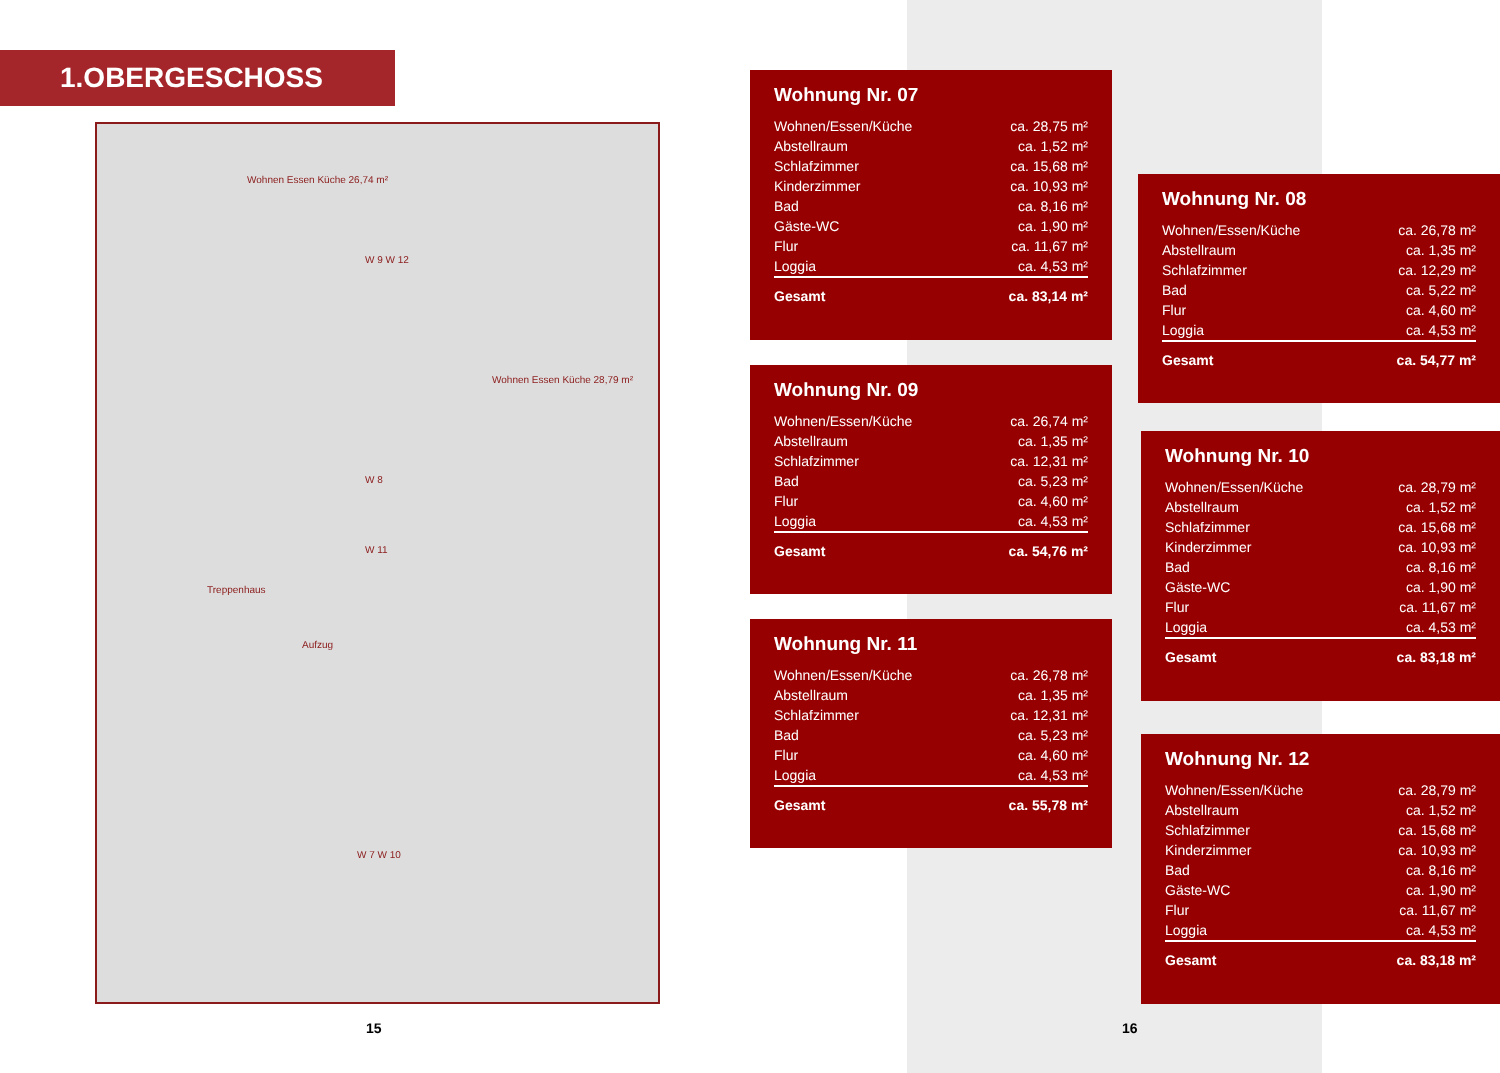1.OBERGESCHOSS
Wohnen Essen Küche 26,74 m²
Wohnen Essen Küche 28,79 m²
Treppenhaus
Aufzug
W 9 W 12
W 8
W 11
W 7 W 10
Wohnung Nr. 07
| Wohnen/Essen/Küche | ca. 28,75 m² |
| Abstellraum | ca. 1,52 m² |
| Schlafzimmer | ca. 15,68 m² |
| Kinderzimmer | ca. 10,93 m² |
| Bad | ca. 8,16 m² |
| Gäste-WC | ca. 1,90 m² |
| Flur | ca. 11,67 m² |
| Loggia | ca. 4,53 m² |
| Gesamt | ca. 83,14 m² |
Wohnung Nr. 09
| Wohnen/Essen/Küche | ca. 26,74 m² |
| Abstellraum | ca. 1,35 m² |
| Schlafzimmer | ca. 12,31 m² |
| Bad | ca. 5,23 m² |
| Flur | ca. 4,60 m² |
| Loggia | ca. 4,53 m² |
| Gesamt | ca. 54,76 m² |
Wohnung Nr. 11
| Wohnen/Essen/Küche | ca. 26,78 m² |
| Abstellraum | ca. 1,35 m² |
| Schlafzimmer | ca. 12,31 m² |
| Bad | ca. 5,23 m² |
| Flur | ca. 4,60 m² |
| Loggia | ca. 4,53 m² |
| Gesamt | ca. 55,78 m² |
Wohnung Nr. 08
| Wohnen/Essen/Küche | ca. 26,78 m² |
| Abstellraum | ca. 1,35 m² |
| Schlafzimmer | ca. 12,29 m² |
| Bad | ca. 5,22 m² |
| Flur | ca. 4,60 m² |
| Loggia | ca. 4,53 m² |
| Gesamt | ca. 54,77 m² |
Wohnung Nr. 10
| Wohnen/Essen/Küche | ca. 28,79 m² |
| Abstellraum | ca. 1,52 m² |
| Schlafzimmer | ca. 15,68 m² |
| Kinderzimmer | ca. 10,93 m² |
| Bad | ca. 8,16 m² |
| Gäste-WC | ca. 1,90 m² |
| Flur | ca. 11,67 m² |
| Loggia | ca. 4,53 m² |
| Gesamt | ca. 83,18 m² |
Wohnung Nr. 12
| Wohnen/Essen/Küche | ca. 28,79 m² |
| Abstellraum | ca. 1,52 m² |
| Schlafzimmer | ca. 15,68 m² |
| Kinderzimmer | ca. 10,93 m² |
| Bad | ca. 8,16 m² |
| Gäste-WC | ca. 1,90 m² |
| Flur | ca. 11,67 m² |
| Loggia | ca. 4,53 m² |
| Gesamt | ca. 83,18 m² |
15 16